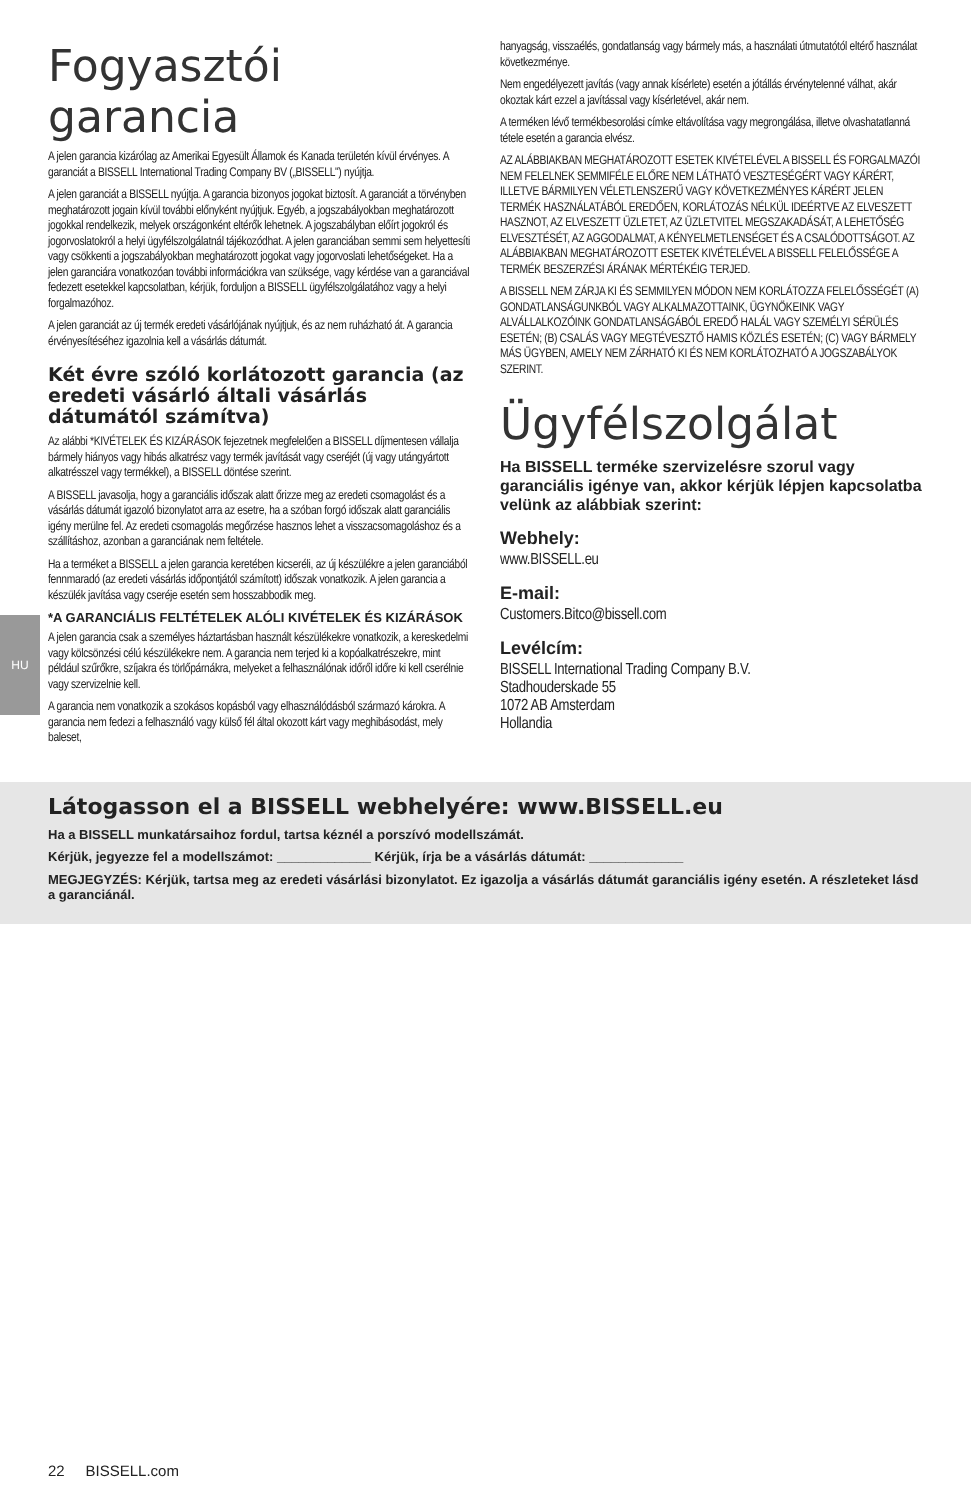HU
Fogyasztói garancia
A jelen garancia kizárólag az Amerikai Egyesült Államok és Kanada területén kívül érvényes. A garanciát a BISSELL International Trading Company BV („BISSELL") nyújtja.
A jelen garanciát a BISSELL nyújtja. A garancia bizonyos jogokat biztosít. A garanciát a törvényben meghatározott jogain kívül további előnyként nyújtjuk. Egyéb, a jogszabályokban meghatározott jogokkal rendelkezik, melyek országonként eltérők lehetnek. A jogszabályban előírt jogokról és jogorvoslatokról a helyi ügyfélszolgálatnál tájékozódhat. A jelen garanciában semmi sem helyettesíti vagy csökkenti a jogszabályokban meghatározott jogokat vagy jogorvoslati lehetőségeket. Ha a jelen garanciára vonatkozóan további információkra van szüksége, vagy kérdése van a garanciával fedezett esetekkel kapcsolatban, kérjük, forduljon a BISSELL ügyfélszolgálatához vagy a helyi forgalmazóhoz.
A jelen garanciát az új termék eredeti vásárlójának nyújtjuk, és az nem ruházható át. A garancia érvényesítéséhez igazolnia kell a vásárlás dátumát.
Két évre szóló korlátozott garancia (az eredeti vásárló általi vásárlás dátumától számítva)
Az alábbi *KIVÉTELEK ÉS KIZÁRÁSOK fejezetnek megfelelően a BISSELL díjmentesen vállalja bármely hiányos vagy hibás alkatrész vagy termék javítását vagy cseréjét (új vagy utángyártott alkatrésszel vagy termékkel), a BISSELL döntése szerint.
A BISSELL javasolja, hogy a garanciális időszak alatt őrizze meg az eredeti csomagolást és a vásárlás dátumát igazoló bizonylatot arra az esetre, ha a szóban forgó időszak alatt garanciális igény merülne fel. Az eredeti csomagolás megőrzése hasznos lehet a visszacsomagoláshoz és a szállításhoz, azonban a garanciának nem feltétele.
Ha a terméket a BISSELL a jelen garancia keretében kicseréli, az új készülékre a jelen garanciából fennmaradó (az eredeti vásárlás időpontjától számított) időszak vonatkozik. A jelen garancia a készülék javítása vagy cseréje esetén sem hosszabbodik meg.
*A GARANCIÁLIS FELTÉTELEK ALÓLI KIVÉTELEK ÉS KIZÁRÁSOK
A jelen garancia csak a személyes háztartásban használt készülékekre vonatkozik, a kereskedelmi vagy kölcsönzési célú készülékekre nem. A garancia nem terjed ki a kopóalkatrészekre, mint például szűrőkre, szíjakra és törlőpárnákra, melyeket a felhasználónak időről időre ki kell cserélnie vagy szervizelnie kell.
A garancia nem vonatkozik a szokásos kopásból vagy elhasználódásból származó károkra. A garancia nem fedezi a felhasználó vagy külső fél által okozott kárt vagy meghibásodást, mely baleset,
hanyagság, visszaélés, gondatlanság vagy bármely más, a használati útmutatótól eltérő használat következménye.
Nem engedélyezett javítás (vagy annak kísérlete) esetén a jótállás érvénytelenné válhat, akár okoztak kárt ezzel a javítással vagy kísérletével, akár nem.
A terméken lévő termékbesorolási címke eltávolítása vagy megrongálása, illetve olvashatatlanná tétele esetén a garancia elvész.
AZ ALÁBBIAKBAN MEGHATÁROZOTT ESETEK KIVÉTELÉVEL A BISSELL ÉS FORGALMAZÓI NEM FELELNEK SEMMIFÉLE ELŐRE NEM LÁTHATÓ VESZTESÉGÉRT VAGY KÁRÉRT, ILLETVE BÁRMILYEN VÉLETLENSZERŰ VAGY KÖVETKEZMÉNYES KÁRÉRT JELEN TERMÉK HASZNÁLATÁBÓL EREDŐEN, KORLÁTOZÁS NÉLKÜL IDEÉRTVE AZ ELVESZETT HASZNOT, AZ ELVESZETT ÜZLETET, AZ ÜZLETVITEL MEGSZAKADÁSÁT, A LEHETŐSÉG ELVESZTÉSÉT, AZ AGGODALMAT, A KÉNYELMETLENSÉGET ÉS A CSALÓDOTTSÁGOT. AZ ALÁBBIAKBAN MEGHATÁROZOTT ESETEK KIVÉTELÉVEL A BISSELL FELELŐSSÉGE A TERMÉK BESZERZÉSI ÁRÁNAK MÉRTÉKÉIG TERJED.
A BISSELL NEM ZÁRJA KI ÉS SEMMILYEN MÓDON NEM KORLÁTOZZA FELELŐSSÉGÉT (A) GONDATLANSÁGUNKBÓL VAGY ALKALMAZOTTAINK, ÜGYNÖKEINK VAGY ALVÁLLALKOZÓINK GONDATLANSÁGÁBÓL EREDŐ HALÁL VAGY SZEMÉLYI SÉRÜLÉS ESETÉN; (B) CSALÁS VAGY MEGTÉVESZTŐ HAMIS KÖZLÉS ESETÉN; (C) VAGY BÁRMELY MÁS ÜGYBEN, AMELY NEM ZÁRHATÓ KI ÉS NEM KORLÁTOZHATÓ A JOGSZABÁLYOK SZERINT.
Ügyfélszolgálat
Ha BISSELL terméke szervizelésre szorul vagy garanciális igénye van, akkor kérjük lépjen kapcsolatba velünk az alábbiak szerint:
Webhely:
www.BISSELL.eu
E-mail:
Customers.Bitco@bissell.com
Levélcím:
BISSELL International Trading Company B.V.
Stadhouderskade 55
1072 AB Amsterdam
Hollandia
Látogasson el a BISSELL webhelyére: www.BISSELL.eu
Ha a BISSELL munkatársaihoz fordul, tartsa kéznél a porszívó modellszámát.
Kérjük, jegyezze fel a modellszámot: _____________ Kérjük, írja be a vásárlás dátumát: _____________
MEGJEGYZÉS: Kérjük, tartsa meg az eredeti vásárlási bizonylatot. Ez igazolja a vásárlás dátumát garanciális igény esetén. A részleteket lásd a garanciánál.
22 BISSELL.com